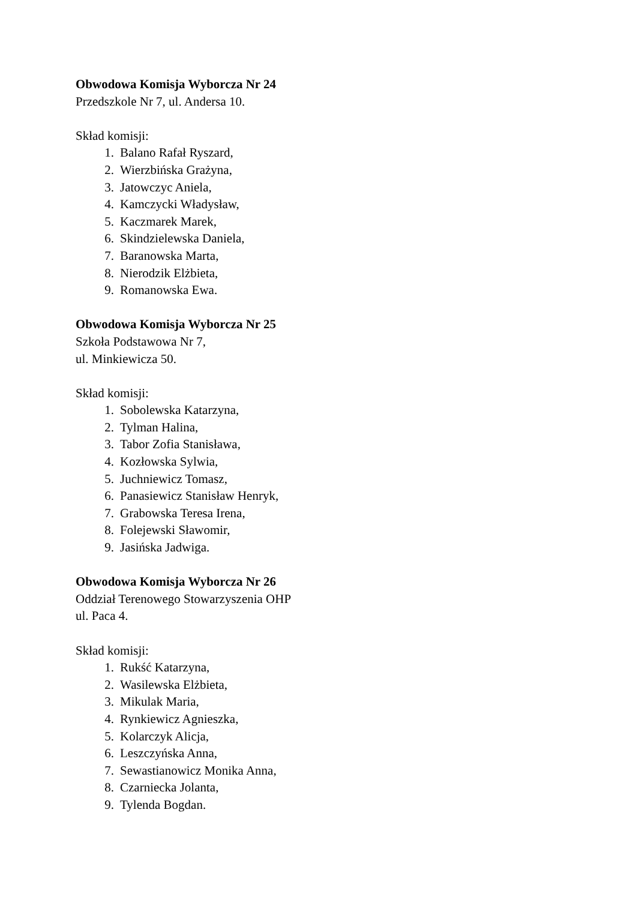Obwodowa Komisja Wyborcza Nr 24
Przedszkole Nr 7, ul. Andersa 10.
Skład komisji:
1. Balano Rafał Ryszard,
2. Wierzbińska Grażyna,
3. Jatowczyc Aniela,
4. Kamczycki Władysław,
5. Kaczmarek Marek,
6. Skindzielewska Daniela,
7. Baranowska Marta,
8. Nierodzik Elżbieta,
9. Romanowska Ewa.
Obwodowa Komisja Wyborcza Nr 25
Szkoła Podstawowa Nr 7,
ul. Minkiewicza 50.
Skład komisji:
1. Sobolewska Katarzyna,
2. Tylman Halina,
3. Tabor Zofia Stanisława,
4. Kozłowska Sylwia,
5. Juchniewicz Tomasz,
6. Panasiewicz Stanisław Henryk,
7. Grabowska Teresa Irena,
8. Folejewski Sławomir,
9. Jasińska Jadwiga.
Obwodowa Komisja Wyborcza Nr 26
Oddział Terenowego Stowarzyszenia OHP
ul. Paca 4.
Skład komisji:
1. Rukść Katarzyna,
2. Wasilewska Elżbieta,
3. Mikulak Maria,
4. Rynkiewicz Agnieszka,
5. Kolarczyk Alicja,
6. Leszczyńska Anna,
7. Sewastianowicz Monika Anna,
8. Czarniecka Jolanta,
9. Tylenda Bogdan.